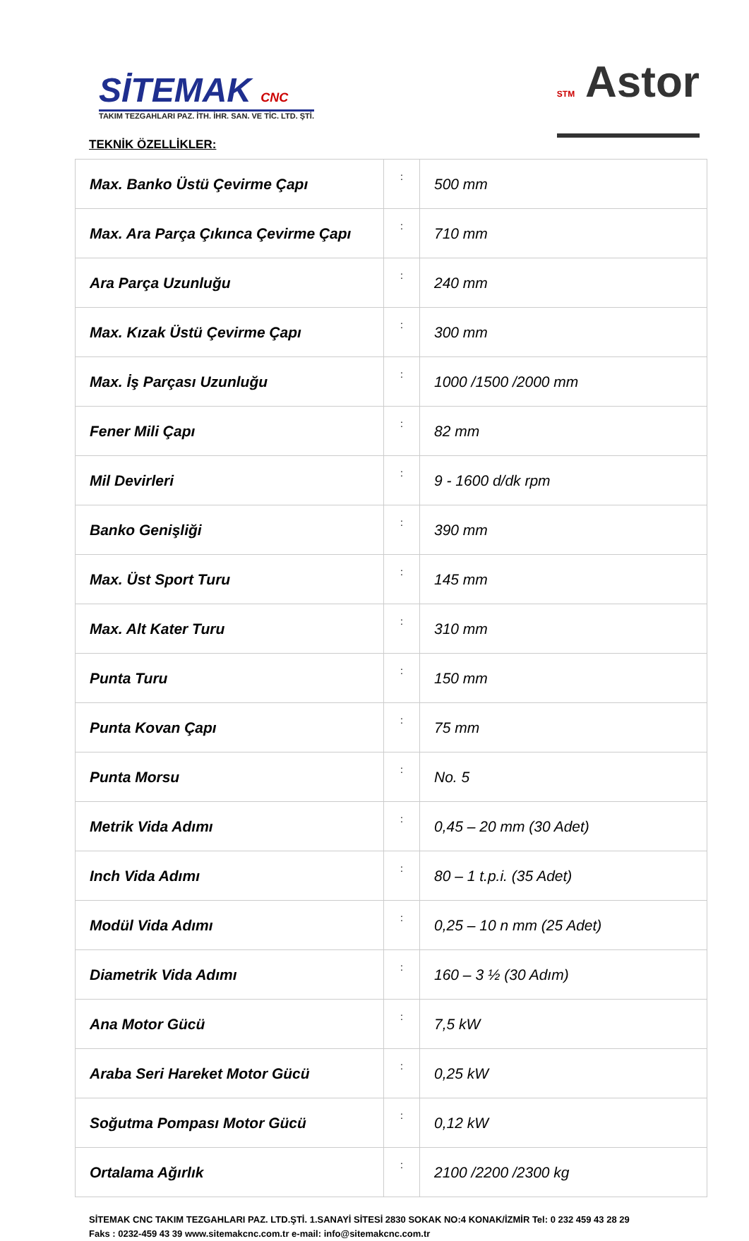SİTEMAK CNC
TAKIM TEZGAHLARI PAZ. İTH. İHR. SAN. VE TİC. LTD. ŞTİ.
STM Astor
TEKNİK ÖZELLİKLER:
| Max. Banko Üstü Çevirme Çapı | : | 500 mm |
| Max. Ara Parça Çıkınca Çevirme Çapı | : | 710 mm |
| Ara Parça Uzunluğu | : | 240 mm |
| Max. Kızak Üstü Çevirme Çapı | : | 300 mm |
| Max. İş Parçası Uzunluğu | : | 1000 /1500 /2000 mm |
| Fener Mili Çapı | : | 82 mm |
| Mil Devirleri | : | 9 - 1600 d/dk rpm |
| Banko Genişliği | : | 390 mm |
| Max. Üst Sport Turu | : | 145 mm |
| Max. Alt Kater Turu | : | 310 mm |
| Punta Turu | : | 150 mm |
| Punta Kovan Çapı | : | 75 mm |
| Punta Morsu | : | No. 5 |
| Metrik Vida Adımı | : | 0,45 – 20 mm (30 Adet) |
| Inch Vida Adımı | : | 80 – 1 t.p.i. (35 Adet) |
| Modül Vida Adımı | : | 0,25 – 10 n mm (25 Adet) |
| Diametrik Vida Adımı | : | 160 – 3 ½ (30 Adım) |
| Ana Motor Gücü | : | 7,5 kW |
| Araba Seri Hareket Motor Gücü | : | 0,25 kW |
| Soğutma Pompası Motor Gücü | : | 0,12 kW |
| Ortalama Ağırlık | : | 2100 /2200 /2300 kg |
SİTEMAK CNC TAKIM TEZGAHLARI PAZ. LTD.ŞTİ. 1.SANAYİ SİTESİ 2830 SOKAK NO:4 KONAK/İZMİR Tel: 0 232 459 43 28 29
Faks : 0232-459 43 39 www.sitemakcnc.com.tr e-mail: info@sitemakcnc.com.tr